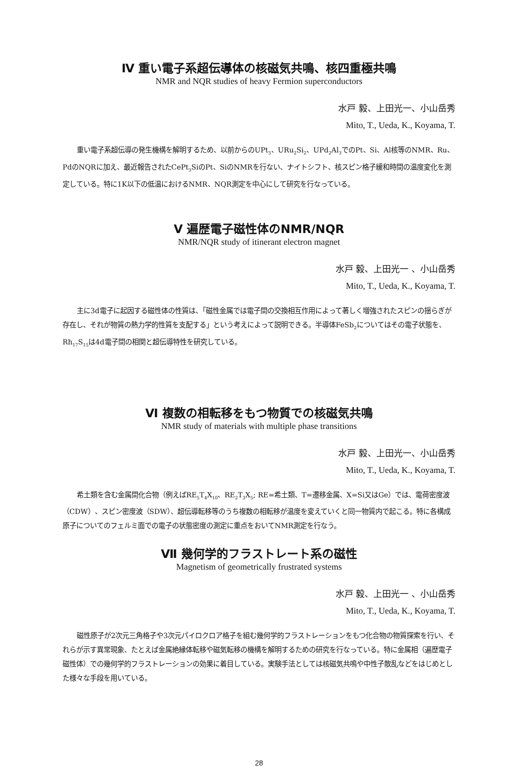Ⅳ 重い電子系超伝導体の核磁気共鳴、核四重極共鳴
NMR and NQR studies of heavy Fermion superconductors
水戸 毅、上田光一、小山岳秀
Mito, T., Ueda, K., Koyama, T.
重い電子系超伝導の発生機構を解明するため、以前からのUPt<sub>3</sub>、URu<sub>2</sub>Si<sub>2</sub>、UPd<sub>2</sub>Al<sub>3</sub>でのPt、Si、Al核等のNMR、Ru、PdのNQRに加え、最近報告されたCePt<sub>3</sub>SiのPt、SiのNMRを行ない、ナイトシフト、核スピン格子緩和時間の温度変化を測定している。特に1K以下の低温におけるNMR、NQR測定を中心にして研究を行なっている。
Ⅴ 遍歴電子磁性体のNMR/NQR
NMR/NQR study of itinerant electron magnet
水戸 毅、上田光一 、小山岳秀
Mito, T., Ueda, K., Koyama, T.
主に3d電子に起因する磁性体の性質は、「磁性金属では電子間の交換相互作用によって著しく増強されたスピンの揺らぎが存在し、それが物質の熱力学的性質を支配する」という考えによって説明できる。半導体FeSb<sub>2</sub>についてはその電子状態を、Rh<sub>17</sub>S<sub>15</sub>は4d電子間の相関と超伝導特性を研究している。
Ⅵ 複数の相転移をもつ物質での核磁気共鳴
NMR study of materials with multiple phase transitions
水戸 毅、上田光一、小山岳秀
Mito, T., Ueda, K., Koyama, T.
希土類を含む金属間化合物（例えばRE<sub>5</sub>T<sub>4</sub>X<sub>10</sub>、RE<sub>2</sub>T<sub>3</sub>X<sub>5</sub>; RE=希土類、T=遷移金属、X=Si又はGe）では、電荷密度波（CDW）、スピン密度波（SDW）、超伝導転移等のうち複数の相転移が温度を変えていくと同一物質内で起こる。特に各構成原子についてのフェルミ面での電子の状態密度の測定に重点をおいてNMR測定を行なう。
Ⅶ 幾何学的フラストレート系の磁性
Magnetism of geometrically frustrated systems
水戸 毅、上田光一 、小山岳秀
Mito, T., Ueda, K., Koyama, T.
磁性原子が2次元三角格子や3次元パイロクロア格子を組む幾何学的フラストレーションをもつ化合物の物質探索を行い、それらが示す異常現象、たとえば金属絶縁体転移や磁気転移の機構を解明するための研究を行なっている。特に金属相（遍歴電子磁性体）での幾何学的フラストレーションの効果に着目している。実験手法としては核磁気共鳴や中性子散乱などをはじめとした様々な手段を用いている。
28